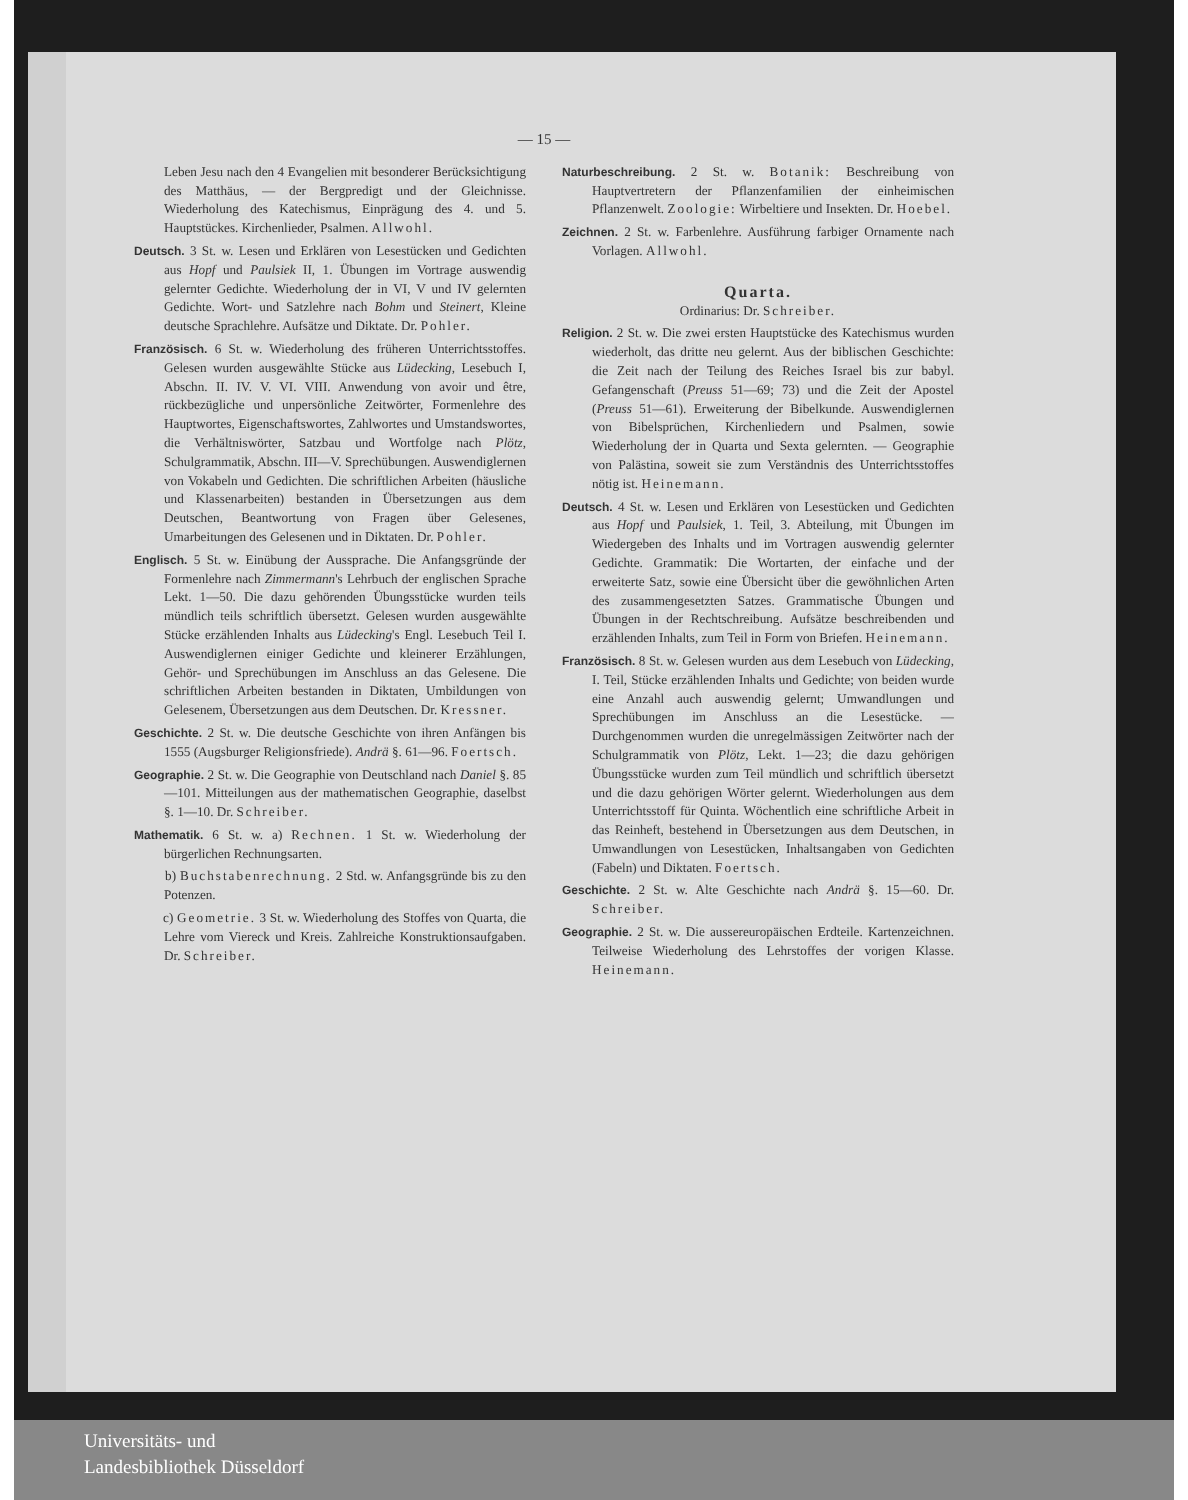— 15 —
Leben Jesu nach den 4 Evangelien mit besonderer Berücksichtigung des Matthäus, — der Bergpredigt und der Gleichnisse. Wiederholung des Katechismus, Einprägung des 4. und 5. Hauptstückes. Kirchenlieder, Psalmen. Allwohl.
Deutsch. 3 St. w. Lesen und Erklären von Lesestücken und Gedichten aus Hopf und Paulsiek II, 1. Übungen im Vortrage auswendig gelernter Gedichte. Wiederholung der in VI, V und IV gelernten Gedichte. Wort- und Satzlehre nach Bohm und Steinert, Kleine deutsche Sprachlehre. Aufsätze und Diktate. Dr. Pohler.
Französisch. 6 St. w. Wiederholung des früheren Unterrichtsstoffes. Gelesen wurden ausgewählte Stücke aus Lüdecking, Lesebuch I, Abschn. II. IV. V. VI. VIII. Anwendung von avoir und être, rückbezügliche und unpersönliche Zeitwörter, Formenlehre des Hauptwortes, Eigenschaftswortes, Zahlwortes und Umstandswortes, die Verhältniswörter, Satzbau und Wortfolge nach Plötz, Schulgrammatik, Abschn. III—V. Sprechübungen. Auswendiglernen von Vokabeln und Gedichten. Die schriftlichen Arbeiten (häusliche und Klassenarbeiten) bestanden in Übersetzungen aus dem Deutschen, Beantwortung von Fragen über Gelesenes, Umarbeitungen des Gelesenen und in Diktaten. Dr. Pohler.
Englisch. 5 St. w. Einübung der Aussprache. Die Anfangsgründe der Formenlehre nach Zimmermann's Lehrbuch der englischen Sprache Lekt. 1—50. Die dazu gehörenden Übungsstücke wurden teils mündlich teils schriftlich übersetzt. Gelesen wurden ausgewählte Stücke erzählenden Inhalts aus Lüdecking's Engl. Lesebuch Teil I. Auswendiglernen einiger Gedichte und kleinerer Erzählungen, Gehör- und Sprechübungen im Anschluss an das Gelesene. Die schriftlichen Arbeiten bestanden in Diktaten, Umbildungen von Gelesenem, Übersetzungen aus dem Deutschen. Dr. Kressner.
Geschichte. 2 St. w. Die deutsche Geschichte von ihren Anfängen bis 1555 (Augsburger Religionsfriede). Andrä §. 61—96. Foertsch.
Geographie. 2 St. w. Die Geographie von Deutschland nach Daniel §. 85—101. Mitteilungen aus der mathematischen Geographie, daselbst §. 1—10. Dr. Schreiber.
Mathematik. 6 St. w. a) Rechnen. 1 St. w. Wiederholung der bürgerlichen Rechnungsarten.
b) Buchstabenrechnung. 2 Std. w. Anfangsgründe bis zu den Potenzen.
c) Geometrie. 3 St. w. Wiederholung des Stoffes von Quarta, die Lehre vom Viereck und Kreis. Zahlreiche Konstruktionsaufgaben. Dr. Schreiber.
Naturbeschreibung. 2 St. w. Botanik: Beschreibung von Hauptvertretern der Pflanzenfamilien der einheimischen Pflanzenwelt. Zoologie: Wirbeltiere und Insekten. Dr. Hoebel.
Zeichnen. 2 St. w. Farbenlehre. Ausführung farbiger Ornamente nach Vorlagen. Allwohl.
Quarta.
Ordinarius: Dr. Schreiber.
Religion. 2 St. w. Die zwei ersten Hauptstücke des Katechismus wurden wiederholt, das dritte neu gelernt. Aus der biblischen Geschichte: die Zeit nach der Teilung des Reiches Israel bis zur babyl. Gefangenschaft (Preuss 51—69; 73) und die Zeit der Apostel (Preuss 51—61). Erweiterung der Bibelkunde. Auswendiglernen von Bibelsprüchen, Kirchenliedern und Psalmen, sowie Wiederholung der in Quarta und Sexta gelernten. — Geographie von Palästina, soweit sie zum Verständnis des Unterrichtsstoffes nötig ist. Heinemann.
Deutsch. 4 St. w. Lesen und Erklären von Lesestücken und Gedichten aus Hopf und Paulsiek, 1. Teil, 3. Abteilung, mit Übungen im Wiedergeben des Inhalts und im Vortragen auswendig gelernter Gedichte. Grammatik: Die Wortarten, der einfache und der erweiterte Satz, sowie eine Übersicht über die gewöhnlichen Arten des zusammengesetzten Satzes. Grammatische Übungen und Übungen in der Rechtschreibung. Aufsätze beschreibenden und erzählenden Inhalts, zum Teil in Form von Briefen. Heinemann.
Französisch. 8 St. w. Gelesen wurden aus dem Lesebuch von Lüdecking, I. Teil, Stücke erzählenden Inhalts und Gedichte; von beiden wurde eine Anzahl auch auswendig gelernt; Umwandlungen und Sprechübungen im Anschluss an die Lesestücke. — Durchgenommen wurden die unregelmässigen Zeitwörter nach der Schulgrammatik von Plötz, Lekt. 1—23; die dazu gehörigen Übungsstücke wurden zum Teil mündlich und schriftlich übersetzt und die dazu gehörigen Wörter gelernt. Wiederholungen aus dem Unterrichtsstoff für Quinta. Wöchentlich eine schriftliche Arbeit in das Reinheft, bestehend in Übersetzungen aus dem Deutschen, in Umwandlungen von Lesestücken, Inhaltsangaben von Gedichten (Fabeln) und Diktaten. Foertsch.
Geschichte. 2 St. w. Alte Geschichte nach Andrä §. 15—60. Dr. Schreiber.
Geographie. 2 St. w. Die aussereuropäischen Erdteile. Kartenzeichnen. Teilweise Wiederholung des Lehrstoffes der vorigen Klasse. Heinemann.
Universitäts- und
Landesbibliothek Düsseldorf